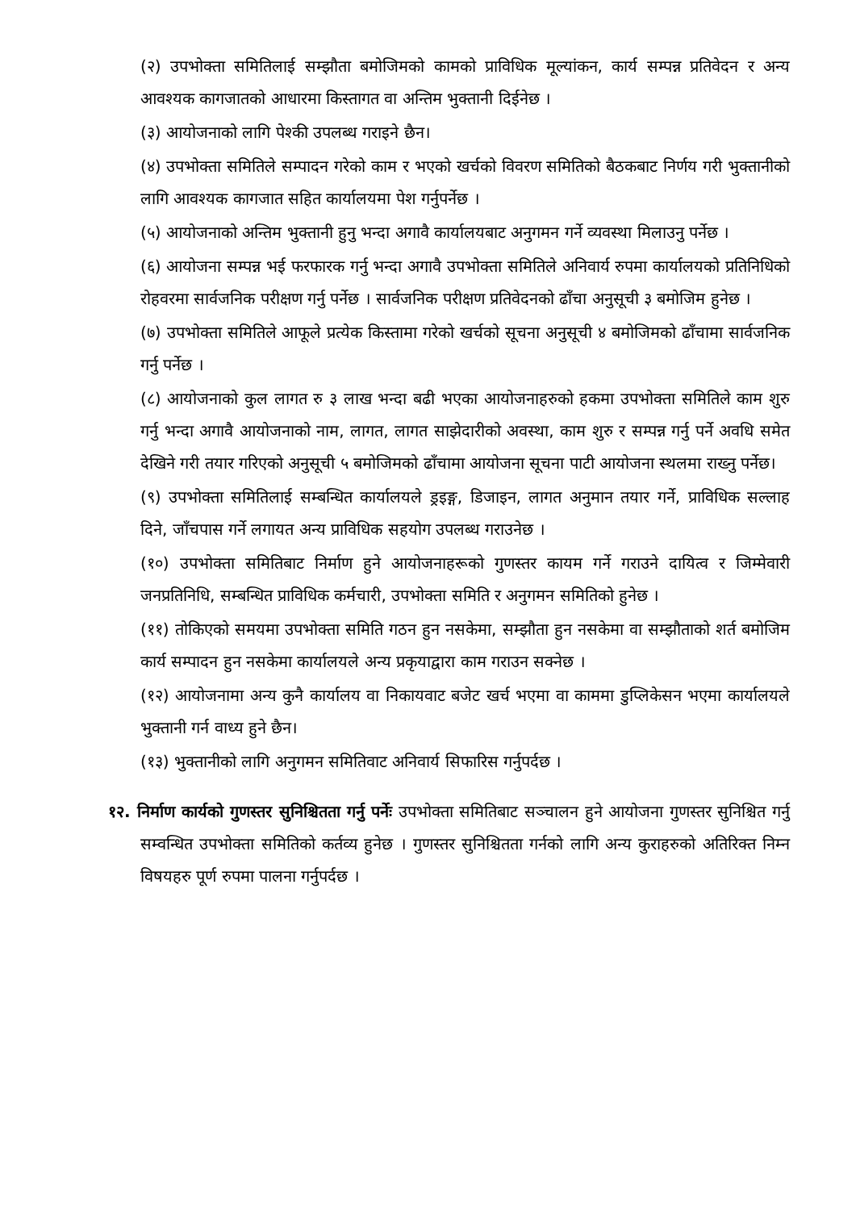(२) उपभोक्ता समितिलाई सम्झौता बमोजिमको कामको प्राविधिक मूल्यांकन, कार्य सम्पन्न प्रतिवेदन र अन्य आवश्यक कागजातको आधारमा किस्तागत वा अन्तिम भुक्तानी दिईनेछ ।
(३) आयोजनाको लागि पेश्की उपलब्ध गराइने छैन।
(४) उपभोक्ता समितिले सम्पादन गरेको काम र भएको खर्चको विवरण समितिको बैठकबाट निर्णय गरी भुक्तानीको लागि आवश्यक कागजात सहित कार्यालयमा पेश गर्नुपर्नेछ ।
(५) आयोजनाको अन्तिम भुक्तानी हुनु भन्दा अगावै कार्यालयबाट अनुगमन गर्ने व्यवस्था मिलाउनु पर्नेछ ।
(६) आयोजना सम्पन्न भई फरफारक गर्नु भन्दा अगावै उपभोक्ता समितिले अनिवार्य रुपमा कार्यालयको प्रतिनिधिको रोहवरमा सार्वजनिक परीक्षण गर्नु पर्नेछ । सार्वजनिक परीक्षण प्रतिवेदनको ढाँचा अनुसूची ३ बमोजिम हुनेछ ।
(७) उपभोक्ता समितिले आफूले प्रत्येक किस्तामा गरेको खर्चको सूचना अनुसूची ४ बमोजिमको ढाँचामा सार्वजनिक गर्नु पर्नेछ ।
(८) आयोजनाको कुल लागत रु ३ लाख भन्दा बढी भएका आयोजनाहरुको हकमा उपभोक्ता समितिले काम शुरु गर्नु भन्दा अगावै आयोजनाको नाम, लागत, लागत साझेदारीको अवस्था, काम शुरु र सम्पन्न गर्नु पर्ने अवधि समेत देखिने गरी तयार गरिएको अनुसूची ५ बमोजिमको ढाँचामा आयोजना सूचना पाटी आयोजना स्थलमा राख्नु पर्नेछ।
(९) उपभोक्ता समितिलाई सम्बन्धित कार्यालयले ड्रइङ्ग, डिजाइन, लागत अनुमान तयार गर्ने, प्राविधिक सल्लाह दिने, जाँचपास गर्ने लगायत अन्य प्राविधिक सहयोग उपलब्ध गराउनेछ ।
(१०) उपभोक्ता समितिबाट निर्माण हुने आयोजनाहरूको गुणस्तर कायम गर्ने गराउने दायित्व र जिम्मेवारी जनप्रतिनिधि, सम्बन्धित प्राविधिक कर्मचारी, उपभोक्ता समिति र अनुगमन समितिको हुनेछ ।
(११) तोकिएको समयमा उपभोक्ता समिति गठन हुन नसकेमा, सम्झौता हुन नसकेमा वा सम्झौताको शर्त बमोजिम कार्य सम्पादन हुन नसकेमा कार्यालयले अन्य प्रकृयाद्वारा काम गराउन सक्नेछ ।
(१२) आयोजनामा अन्य कुनै कार्यालय वा निकायवाट बजेट खर्च भएमा वा काममा डुप्लिकेसन भएमा कार्यालयले भुक्तानी गर्न वाध्य हुने छैन।
(१३) भुक्तानीको लागि अनुगमन समितिवाट अनिवार्य सिफारिस गर्नुपर्दछ ।
१२. निर्माण कार्यको गुणस्तर सुनिश्चितता गर्नु पर्नेः उपभोक्ता समितिबाट सञ्चालन हुने आयोजना गुणस्तर सुनिश्चित गर्नु सम्वन्धित उपभोक्ता समितिको कर्तव्य हुनेछ । गुणस्तर सुनिश्चितता गर्नको लागि अन्य कुराहरुको अतिरिक्त निम्न विषयहरु पूर्ण रुपमा पालना गर्नुपर्दछ ।